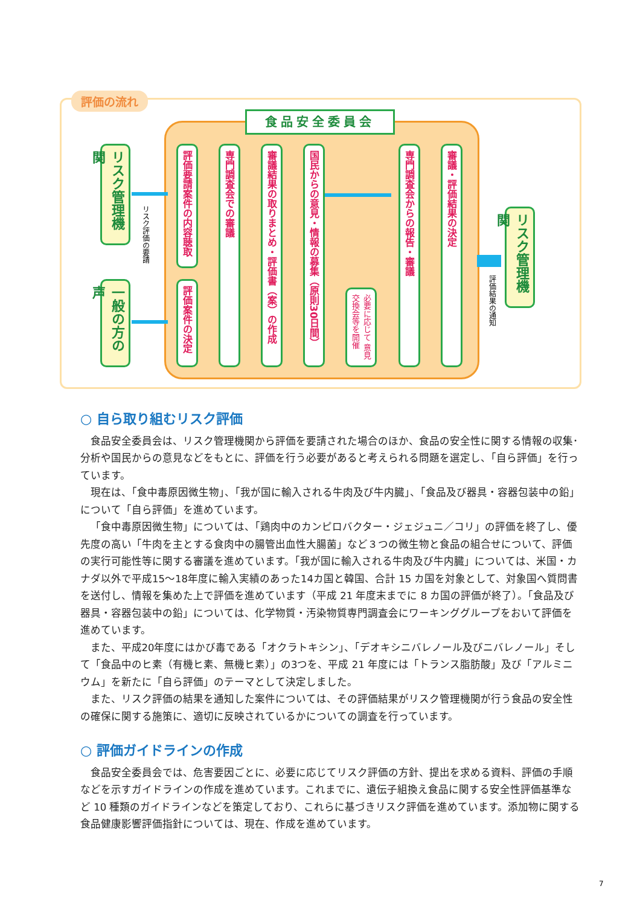評価の流れ
食品安全委員会
リスク管理機関
一般の方の声
リスク評価の要請
評価要請案件の内容聴取
評価案件の決定
専門調査会での審議
審議結果の取りまとめ・評価書（案）の作成
国民からの意見・情報の募集（原則30日間）
必要に応じて 意見交換会等を開催
専門調査会からの報告・審議
審議・評価結果の決定
リスク管理機関
評価結果の通知
○ 自ら取り組むリスク評価
食品安全委員会は、リスク管理機関から評価を要請された場合のほか、食品の安全性に関する情報の収集･分析や国民からの意見などをもとに、評価を行う必要があると考えられる問題を選定し、「自ら評価」を行っています。
現在は、「食中毒原因微生物」、「我が国に輸入される牛肉及び牛内臓」、「食品及び器具・容器包装中の鉛」について「自ら評価」を進めています。
「食中毒原因微生物」については、「鶏肉中のカンピロバクター・ジェジュニ／コリ」の評価を終了し、優先度の高い「牛肉を主とする食肉中の腸管出血性大腸菌」など３つの微生物と食品の組合せについて、評価の実行可能性等に関する審議を進めています。「我が国に輸入される牛肉及び牛内臓」については、米国・カナダ以外で平成15～18年度に輸入実績のあった14カ国と韓国、合計 15 カ国を対象として、対象国へ質問書を送付し、情報を集めた上で評価を進めています（平成 21 年度末までに 8 カ国の評価が終了）。「食品及び器具・容器包装中の鉛」については、化学物質・汚染物質専門調査会にワーキンググループをおいて評価を進めています。
また、平成20年度にはかび毒である「オクラトキシン」、「デオキシニバレノール及びニバレノール」そして「食品中のヒ素（有機ヒ素、無機ヒ素）」の3つを、平成 21 年度には「トランス脂肪酸」及び「アルミニウム」を新たに「自ら評価」のテーマとして決定しました。
また、リスク評価の結果を通知した案件については、その評価結果がリスク管理機関が行う食品の安全性の確保に関する施策に、適切に反映されているかについての調査を行っています。
○ 評価ガイドラインの作成
食品安全委員会では、危害要因ごとに、必要に応じてリスク評価の方針、提出を求める資料、評価の手順などを示すガイドラインの作成を進めています。これまでに、遺伝子組換え食品に関する安全性評価基準など 10 種類のガイドラインなどを策定しており、これらに基づきリスク評価を進めています。添加物に関する食品健康影響評価指針については、現在、作成を進めています。
7